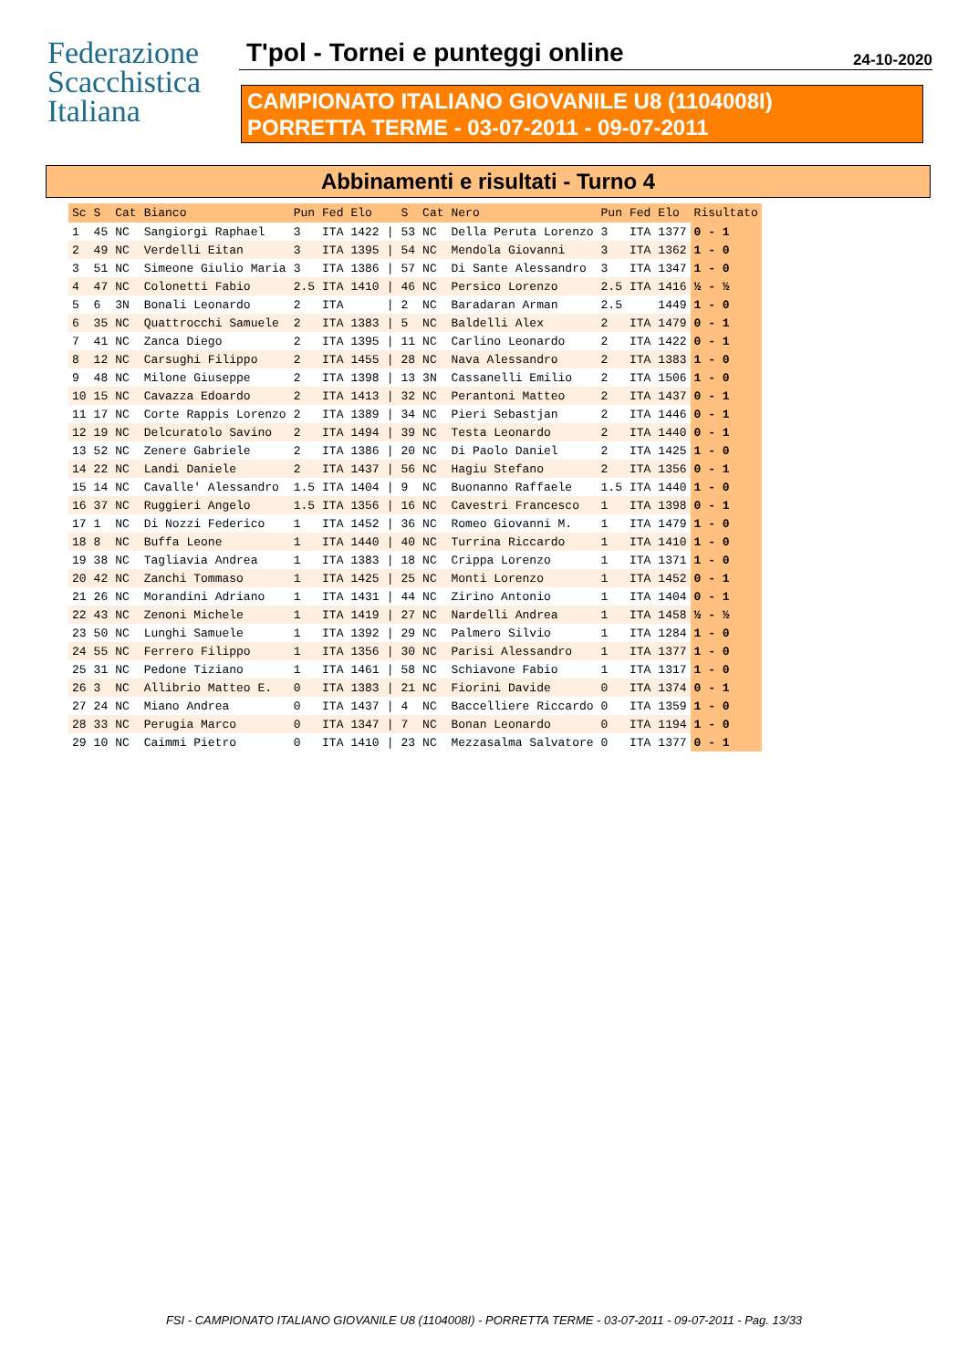Federazione
Scacchistica
Italiana
T'pol - Tornei e punteggi online 24-10-2020
CAMPIONATO ITALIANO GIOVANILE U8 (1104008I)
PORRETTA TERME - 03-07-2011 - 09-07-2011
Abbinamenti e risultati - Turno 4
| Sc | S | Cat | Bianco | Pun | Fed | Elo | | S | Cat | Nero | Pun | Fed | Elo | Risultato |
| --- | --- | --- | --- | --- | --- | --- | --- | --- | --- | --- | --- | --- | --- | --- |
| 1 | 45 | NC | Sangiorgi Raphael | 3 | ITA | 1422 | / | 53 | NC | Della Peruta Lorenzo | 3 | ITA | 1377 | 0 - 1 |
| 2 | 49 | NC | Verdelli Eitan | 3 | ITA | 1395 | / | 54 | NC | Mendola Giovanni | 3 | ITA | 1362 | 1 - 0 |
| 3 | 51 | NC | Simeone Giulio Maria | 3 | ITA | 1386 | / | 57 | NC | Di Sante Alessandro | 3 | ITA | 1347 | 1 - 0 |
| 4 | 47 | NC | Colonetti Fabio | 2.5 | ITA | 1410 | / | 46 | NC | Persico Lorenzo | 2.5 | ITA | 1416 | ½ - ½ |
| 5 | 6 | 3N | Bonali Leonardo | 2 | ITA | | / | 2 | NC | Baradaran Arman | 2.5 | | 1449 | 1 - 0 |
| 6 | 35 | NC | Quattrocchi Samuele | 2 | ITA | 1383 | / | 5 | NC | Baldelli Alex | 2 | ITA | 1479 | 0 - 1 |
| 7 | 41 | NC | Zanca Diego | 2 | ITA | 1395 | / | 11 | NC | Carlino Leonardo | 2 | ITA | 1422 | 0 - 1 |
| 8 | 12 | NC | Carsughi Filippo | 2 | ITA | 1455 | / | 28 | NC | Nava Alessandro | 2 | ITA | 1383 | 1 - 0 |
| 9 | 48 | NC | Milone Giuseppe | 2 | ITA | 1398 | / | 13 | 3N | Cassanelli Emilio | 2 | ITA | 1506 | 1 - 0 |
| 10 | 15 | NC | Cavazza Edoardo | 2 | ITA | 1413 | / | 32 | NC | Perantoni Matteo | 2 | ITA | 1437 | 0 - 1 |
| 11 | 17 | NC | Corte Rappis Lorenzo | 2 | ITA | 1389 | / | 34 | NC | Pieri Sebastjan | 2 | ITA | 1446 | 0 - 1 |
| 12 | 19 | NC | Delcuratolo Savino | 2 | ITA | 1494 | / | 39 | NC | Testa Leonardo | 2 | ITA | 1440 | 0 - 1 |
| 13 | 52 | NC | Zenere Gabriele | 2 | ITA | 1386 | / | 20 | NC | Di Paolo Daniel | 2 | ITA | 1425 | 1 - 0 |
| 14 | 22 | NC | Landi Daniele | 2 | ITA | 1437 | / | 56 | NC | Hagiu Stefano | 2 | ITA | 1356 | 0 - 1 |
| 15 | 14 | NC | Cavalle' Alessandro | 1.5 | ITA | 1404 | / | 9 | NC | Buonanno Raffaele | 1.5 | ITA | 1440 | 1 - 0 |
| 16 | 37 | NC | Ruggieri Angelo | 1.5 | ITA | 1356 | / | 16 | NC | Cavestri Francesco | 1 | ITA | 1398 | 0 - 1 |
| 17 | 1 | NC | Di Nozzi Federico | 1 | ITA | 1452 | / | 36 | NC | Romeo Giovanni M. | 1 | ITA | 1479 | 1 - 0 |
| 18 | 8 | NC | Buffa Leone | 1 | ITA | 1440 | / | 40 | NC | Turrina Riccardo | 1 | ITA | 1410 | 1 - 0 |
| 19 | 38 | NC | Tagliavia Andrea | 1 | ITA | 1383 | / | 18 | NC | Crippa Lorenzo | 1 | ITA | 1371 | 1 - 0 |
| 20 | 42 | NC | Zanchi Tommaso | 1 | ITA | 1425 | / | 25 | NC | Monti Lorenzo | 1 | ITA | 1452 | 0 - 1 |
| 21 | 26 | NC | Morandini Adriano | 1 | ITA | 1431 | / | 44 | NC | Zirino Antonio | 1 | ITA | 1404 | 0 - 1 |
| 22 | 43 | NC | Zenoni Michele | 1 | ITA | 1419 | / | 27 | NC | Nardelli Andrea | 1 | ITA | 1458 | ½ - ½ |
| 23 | 50 | NC | Lunghi Samuele | 1 | ITA | 1392 | / | 29 | NC | Palmero Silvio | 1 | ITA | 1284 | 1 - 0 |
| 24 | 55 | NC | Ferrero Filippo | 1 | ITA | 1356 | / | 30 | NC | Parisi Alessandro | 1 | ITA | 1377 | 1 - 0 |
| 25 | 31 | NC | Pedone Tiziano | 1 | ITA | 1461 | / | 58 | NC | Schiavone Fabio | 1 | ITA | 1317 | 1 - 0 |
| 26 | 3 | NC | Allibrio Matteo E. | 0 | ITA | 1383 | / | 21 | NC | Fiorini Davide | 0 | ITA | 1374 | 0 - 1 |
| 27 | 24 | NC | Miano Andrea | 0 | ITA | 1437 | / | 4 | NC | Baccelliere Riccardo | 0 | ITA | 1359 | 1 - 0 |
| 28 | 33 | NC | Perugia Marco | 0 | ITA | 1347 | / | 7 | NC | Bonan Leonardo | 0 | ITA | 1194 | 1 - 0 |
| 29 | 10 | NC | Caimmi Pietro | 0 | ITA | 1410 | / | 23 | NC | Mezzasalma Salvatore | 0 | ITA | 1377 | 0 - 1 |
FSI - CAMPIONATO ITALIANO GIOVANILE U8 (1104008I) - PORRETTA TERME - 03-07-2011 - 09-07-2011 - Pag. 13/33